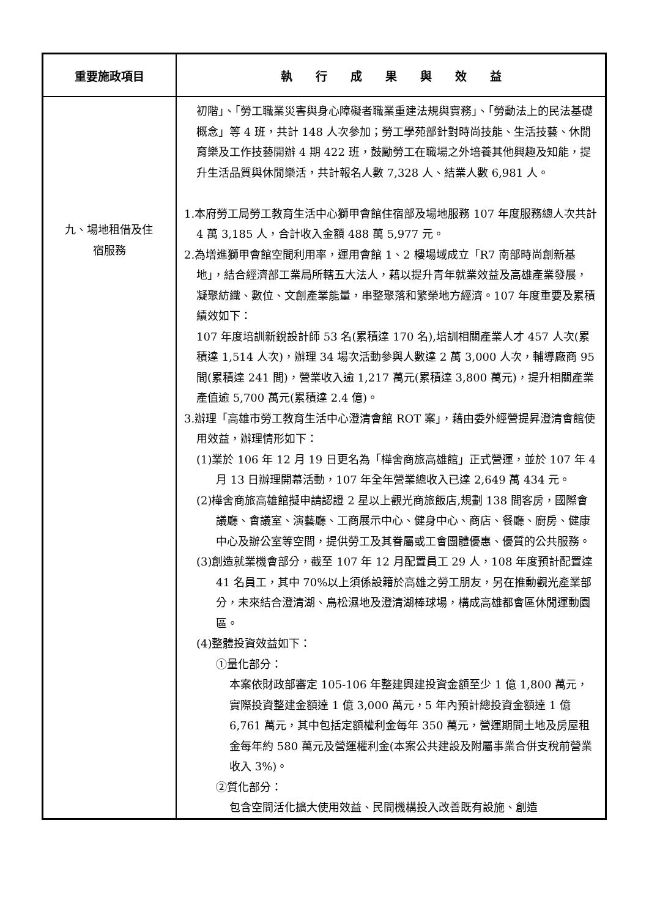| 重要施政項目 | 執 行 成 果 與 效 益 |
| --- | --- |
| 九、場地租借及住 宿服務 | 初階」、「勞工職業災害與身心障礙者職業重建法規與實務」、「勞動法上的民法基礎概念」等 4 班，共計 148 人次參加；勞工學苑部針對時尚技能、生活技藝、休閒育樂及工作技藝開辦 4 期 422 班，鼓勵勞工在職場之外培養其他興趣及知能，提升生活品質與休閒樂活，共計報名人數 7,328 人、結業人數 6,981 人。 1.本府勞工局勞工教育生活中心獅甲會館住宿部及場地服務 107 年度服務總人次共計 4 萬 3,185 人，合計收入金額 488 萬 5,977 元。 2.為增進獅甲會館空間利用率，運用會館 1、2 樓場域成立「R7 南部時尚創新基地」，結合經濟部工業局所轄五大法人，藉以提升青年就業效益及高雄產業發展，凝聚紡織、數位、文創產業能量，串整聚落和繁榮地方經濟。107 年度重要及累積績效如下： 107 年度培訓新銳設計師 53 名(累積達 170 名),培訓相關產業人才 457 人次(累積達 1,514 人次)，辦理 34 場次活動參與人數達 2 萬 3,000 人次，輔導廠商 95 間(累積達 241 間)，營業收入逾 1,217 萬元(累積達 3,800 萬元)，提升相關產業產值逾 5,700 萬元(累積達 2.4 億)。 3.辦理「高雄市勞工教育生活中心澄清會館 ROT 案」，藉由委外經營提昇澄清會館使用效益，辦理情形如下： (1)業於 106 年 12 月 19 日更名為「樺舍商旅高雄館」正式營運，並於 107 年 4 月 13 日辦理開幕活動，107 年全年營業總收入已達 2,649 萬 434 元。 (2)樺舍商旅高雄館擬申請認證 2 星以上觀光商旅飯店,規劃 138 間客房，國際會議廳、會議室、演藝廳、工商展示中心、健身中心、商店、餐廳、廚房、健康中心及辦公室等空間，提供勞工及其眷屬或工會團體優惠、優質的公共服務。 (3)創造就業機會部分，截至 107 年 12 月配置員工 29 人，108 年度預計配置達 41 名員工，其中 70%以上須係設籍於高雄之勞工朋友，另在推動觀光產業部分，未來結合澄清湖、鳥松濕地及澄清湖棒球場，構成高雄都會區休閒運動園區。 (4)整體投資效益如下： ①量化部分： 本案依財政部審定 105-106 年整建興建投資金額至少 1 億 1,800 萬元，實際投資整建金額達 1 億 3,000 萬元，5 年內預計總投資金額達 1 億 6,761 萬元，其中包括定額權利金每年 350 萬元，營運期間土地及房屋租金每年約 580 萬元及營運權利金(本案公共建設及附屬事業合併支稅前營業收入 3%)。 ②質化部分： 包含空間活化擴大使用效益、民間機構投入改善既有設施、創造 |